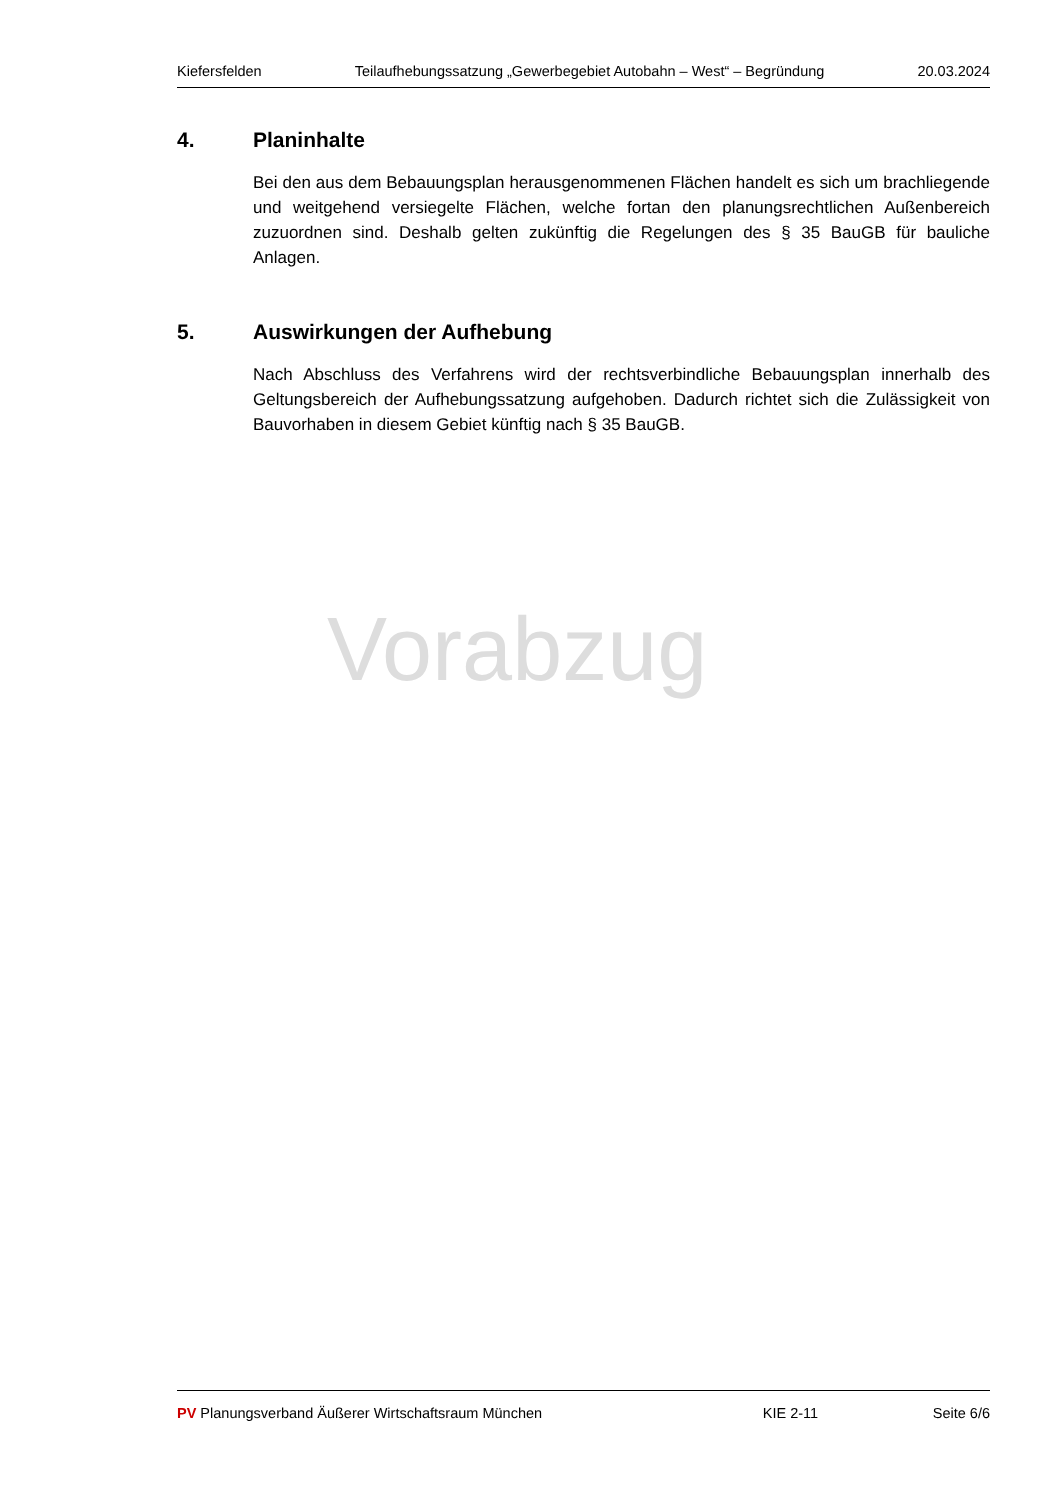Kiefersfelden Teilaufhebungssatzung „Gewerbegebiet Autobahn – West“ – Begründung 20.03.2024
4. Planinhalte
Bei den aus dem Bebauungsplan herausgenommenen Flächen handelt es sich um brachliegende und weitgehend versiegelte Flächen, welche fortan den planungsrechtlichen Außenbereich zuzuordnen sind. Deshalb gelten zukünftig die Regelungen des § 35 BauGB für bauliche Anlagen.
5. Auswirkungen der Aufhebung
Nach Abschluss des Verfahrens wird der rechtsverbindliche Bebauungsplan innerhalb des Geltungsbereich der Aufhebungssatzung aufgehoben. Dadurch richtet sich die Zulässigkeit von Bauvorhaben in diesem Gebiet künftig nach § 35 BauGB.
Vorabzug
PV Planungsverband Äußerer Wirtschaftsraum München KIE 2-11 Seite 6/6